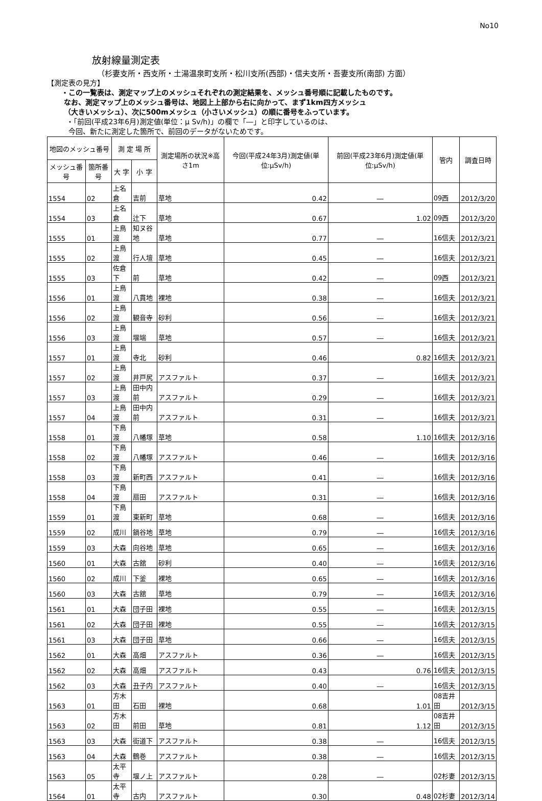No10
放射線量測定表
（杉妻支所・西支所・土湯温泉町支所・松川支所(西部)・信夫支所・吾妻支所(南部) 方面）
【測定表の見方】
・この一覧表は、測定マップ上のメッシュそれぞれの測定結果を、メッシュ番号順に記載したものです。
なお、測定マップ上のメッシュ番号は、地図上上部から右に向かって、まず1km四方メッシュ
（大きいメッシュ）、次に500mメッシュ（小さいメッシュ）の順に番号をふっています。
・「前回(平成23年6月)測定値(単位：μ Sv/h)」の欄で「―」と印字しているのは、
今回、新たに測定した箇所で、前回のデータがないためです。
| 地図のメッシュ番号 | | 測 定 場 所 | | 測定場所の状況※高さ1m | 今回(平成24年3月)測定値(単位:μSv/h) | 前回(平成23年6月)測定値(単位:μSv/h) | 管内 | 調査日時 |
| --- | --- | --- | --- | --- | --- | --- | --- | --- |
| メッシュ番号 | 箇所番号 | 大 字 | 小 字 | | | | | |
| 1554 | 02 | 上名倉 | 吉前 | 草地 | 0.42 | ― | 09西 | 2012/3/20 |
| 1554 | 03 | 上名倉 | 辻下 | 草地 | 0.67 | 1.02 | 09西 | 2012/3/20 |
| 1555 | 01 | 上鳥渡 | 知ヌ谷地 | 草地 | 0.77 | ― | 16信夫 | 2012/3/21 |
| 1555 | 02 | 上鳥渡 | 行人壇 | 草地 | 0.45 | ― | 16信夫 | 2012/3/21 |
| 1555 | 03 | 佐倉下 | 前 | 草地 | 0.42 | ― | 09西 | 2012/3/21 |
| 1556 | 01 | 上鳥渡 | 八貫地 | 裸地 | 0.38 | ― | 16信夫 | 2012/3/21 |
| 1556 | 02 | 上鳥渡 | 観音寺 | 砂利 | 0.56 | ― | 16信夫 | 2012/3/21 |
| 1556 | 03 | 上鳥渡 | 堰端 | 草地 | 0.57 | ― | 16信夫 | 2012/3/21 |
| 1557 | 01 | 上鳥渡 | 寺北 | 砂利 | 0.46 | 0.82 | 16信夫 | 2012/3/21 |
| 1557 | 02 | 上鳥渡 | 井戸尻 | アスファルト | 0.37 | ― | 16信夫 | 2012/3/21 |
| 1557 | 03 | 上鳥渡 | 田中内前 | アスファルト | 0.29 | ― | 16信夫 | 2012/3/21 |
| 1557 | 04 | 上鳥渡 | 田中内前 | アスファルト | 0.31 | ― | 16信夫 | 2012/3/21 |
| 1558 | 01 | 下鳥渡 | 八幡塚 | 草地 | 0.58 | 1.10 | 16信夫 | 2012/3/16 |
| 1558 | 02 | 下鳥渡 | 八幡塚 | アスファルト | 0.46 | ― | 16信夫 | 2012/3/16 |
| 1558 | 03 | 下鳥渡 | 新町西 | アスファルト | 0.41 | ― | 16信夫 | 2012/3/16 |
| 1558 | 04 | 下鳥渡 | 扇田 | アスファルト | 0.31 | ― | 16信夫 | 2012/3/16 |
| 1559 | 01 | 下鳥渡 | 東新町 | 草地 | 0.68 | ― | 16信夫 | 2012/3/16 |
| 1559 | 02 | 成川 | 鍋谷地 | 草地 | 0.79 | ― | 16信夫 | 2012/3/16 |
| 1559 | 03 | 大森 | 向谷地 | 草地 | 0.65 | ― | 16信夫 | 2012/3/16 |
| 1560 | 01 | 大森 | 古舘 | 砂利 | 0.40 | ― | 16信夫 | 2012/3/16 |
| 1560 | 02 | 成川 | 下釜 | 裸地 | 0.65 | ― | 16信夫 | 2012/3/16 |
| 1560 | 03 | 大森 | 古舘 | 草地 | 0.79 | ― | 16信夫 | 2012/3/16 |
| 1561 | 01 | 大森 | 団子田 | 裸地 | 0.55 | ― | 16信夫 | 2012/3/15 |
| 1561 | 02 | 大森 | 団子田 | 裸地 | 0.55 | ― | 16信夫 | 2012/3/15 |
| 1561 | 03 | 大森 | 団子田 | 草地 | 0.66 | ― | 16信夫 | 2012/3/15 |
| 1562 | 01 | 大森 | 高畑 | アスファルト | 0.36 | ― | 16信夫 | 2012/3/15 |
| 1562 | 02 | 大森 | 高畑 | アスファルト | 0.43 | 0.76 | 16信夫 | 2012/3/15 |
| 1562 | 03 | 大森 | 丑子内 | アスファルト | 0.40 | ― | 16信夫 | 2012/3/15 |
| 1563 | 01 | 方木田 | 石田 | 裸地 | 0.68 | 1.01 | 08吉井田 | 2012/3/15 |
| 1563 | 02 | 方木田 | 前田 | 草地 | 0.81 | 1.12 | 08吉井田 | 2012/3/15 |
| 1563 | 03 | 大森 | 街道下 | アスファルト | 0.38 | ― | 16信夫 | 2012/3/15 |
| 1563 | 04 | 大森 | 鶴巻 | アスファルト | 0.38 | ― | 16信夫 | 2012/3/15 |
| 1563 | 05 | 太平寺 | 堰ノ上 | アスファルト | 0.28 | ― | 02杉妻 | 2012/3/15 |
| 1564 | 01 | 太平寺 | 古内 | アスファルト | 0.30 | 0.48 | 02杉妻 | 2012/3/14 |